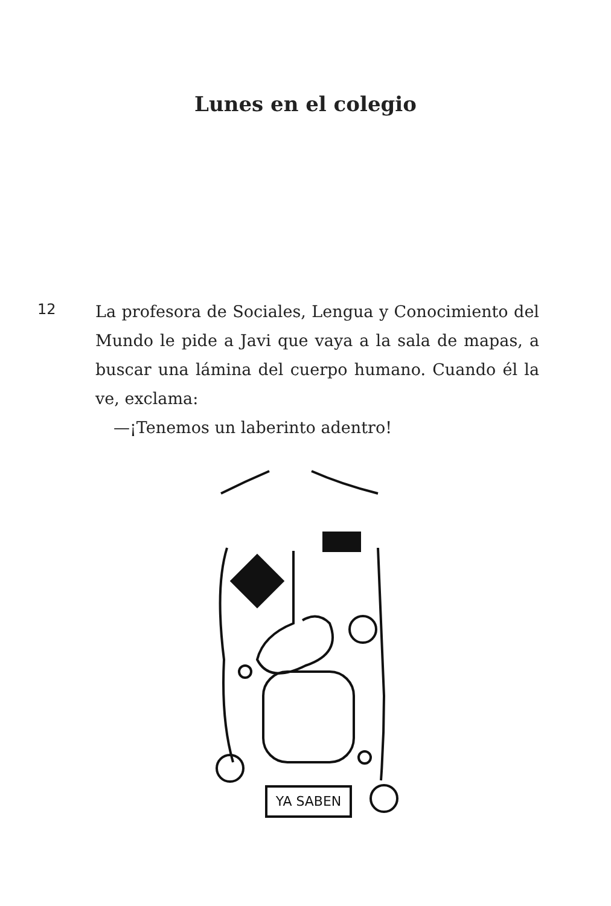Lunes en el colegio
12
La profesora de Sociales, Lengua y Conocimiento del Mundo le pide a Javi que vaya a la sala de mapas, a buscar una lámina del cuerpo humano. Cuando él la ve, exclama:
—¡Tenemos un laberinto adentro!
YA SABEN